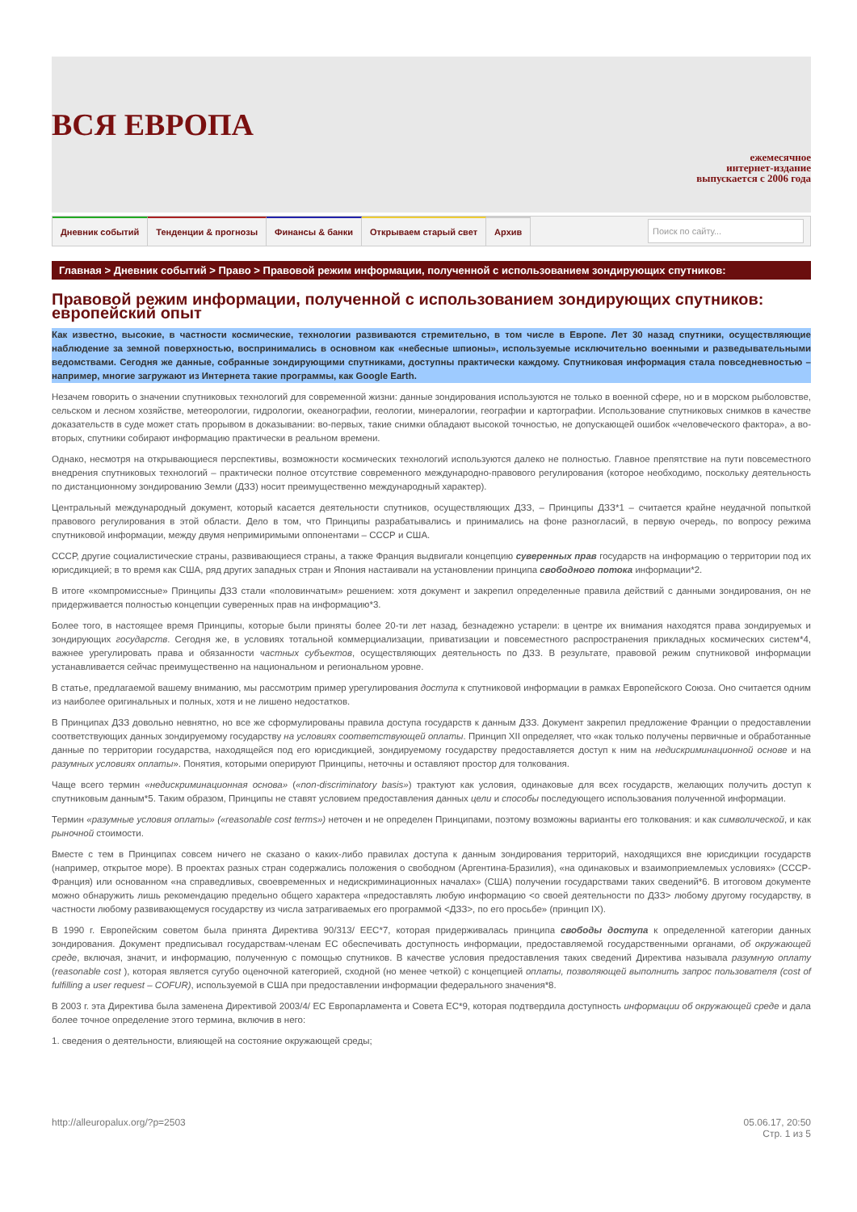ВСЯ ЕВРОПА
ежемесячное
интернет-издание
выпускается с 2006 года
Дневник событий Тенденции & прогнозы Финансы & банки Открываем старый свет Архив
Поиск по сайту...
Главная > Дневник событий > Право > Правовой режим информации, полученной с использованием зондирующих спутников:
Правовой режим информации, полученной с использованием зондирующих спутников: европейский опыт
Как известно, высокие, в частности космические, технологии развиваются стремительно, в том числе в Европе. Лет 30 назад спутники, осуществляющие наблюдение за земной поверхностью, воспринимались в основном как «небесные шпионы», используемые исключительно военными и разведывательными ведомствами. Сегодня же данные, собранные зондирующими спутниками, доступны практически каждому. Спутниковая информация стала повседневностью – например, многие загружают из Интернета такие программы, как Google Earth.
Незачем говорить о значении спутниковых технологий для современной жизни: данные зондирования используются не только в военной сфере, но и в морском рыболовстве, сельском и лесном хозяйстве, метеорологии, гидрологии, океанографии, геологии, минералогии, географии и картографии. Использование спутниковых снимков в качестве доказательств в суде может стать прорывом в доказывании: во-первых, такие снимки обладают высокой точностью, не допускающей ошибок «человеческого фактора», а во-вторых, спутники собирают информацию практически в реальном времени.
Однако, несмотря на открывающиеся перспективы, возможности космических технологий используются далеко не полностью. Главное препятствие на пути повсеместного внедрения спутниковых технологий – практически полное отсутствие современного международно-правового регулирования (которое необходимо, поскольку деятельность по дистанционному зондированию Земли (ДЗЗ) носит преимущественно международный характер).
Центральный международный документ, который касается деятельности спутников, осуществляющих ДЗЗ, – Принципы ДЗЗ*1 – считается крайне неудачной попыткой правового регулирования в этой области. Дело в том, что Принципы разрабатывались и принимались на фоне разногласий, в первую очередь, по вопросу режима спутниковой информации, между двумя непримиримыми оппонентами – СССР и США.
СССР, другие социалистические страны, развивающиеся страны, а также Франция выдвигали концепцию суверенных прав государств на информацию о территории под их юрисдикцией; в то время как США, ряд других западных стран и Япония настаивали на установлении принципа свободного потока информации*2.
В итоге «компромиссные» Принципы ДЗЗ стали «половинчатым» решением: хотя документ и закрепил определенные правила действий с данными зондирования, он не придерживается полностью концепции суверенных прав на информацию*3.
Более того, в настоящее время Принципы, которые были приняты более 20-ти лет назад, безнадежно устарели: в центре их внимания находятся права зондируемых и зондирующих государств. Сегодня же, в условиях тотальной коммерциализации, приватизации и повсеместного распространения прикладных космических систем*4, важнее урегулировать права и обязанности частных субъектов, осуществляющих деятельность по ДЗЗ. В результате, правовой режим спутниковой информации устанавливается сейчас преимущественно на национальном и региональном уровне.
В статье, предлагаемой вашему вниманию, мы рассмотрим пример урегулирования доступа к спутниковой информации в рамках Европейского Союза. Оно считается одним из наиболее оригинальных и полных, хотя и не лишено недостатков.
В Принципах ДЗЗ довольно невнятно, но все же сформулированы правила доступа государств к данным ДЗЗ. Документ закрепил предложение Франции о предоставлении соответствующих данных зондируемому государству на условиях соответствующей оплаты. Принцип XII определяет, что «как только получены первичные и обработанные данные по территории государства, находящейся под его юрисдикцией, зондируемому государству предоставляется доступ к ним на недискриминационной основе и на разумных условиях оплаты». Понятия, которыми оперируют Принципы, неточны и оставляют простор для толкования.
Чаще всего термин «недискриминационная основа» («non-discriminatory basis») трактуют как условия, одинаковые для всех государств, желающих получить доступ к спутниковым данным*5. Таким образом, Принципы не ставят условием предоставления данных цели и способы последующего использования полученной информации.
Термин «разумные условия оплаты» («reasonable cost terms») неточен и не определен Принципами, поэтому возможны варианты его толкования: и как символической, и как рыночной стоимости.
Вместе с тем в Принципах совсем ничего не сказано о каких-либо правилах доступа к данным зондирования территорий, находящихся вне юрисдикции государств (например, открытое море). В проектах разных стран содержались положения о свободном (Аргентина-Бразилия), «на одинаковых и взаимоприемлемых условиях» (СССР-Франция) или основанном «на справедливых, своевременных и недискриминационных началах» (США) получении государствами таких сведений*6. В итоговом документе можно обнаружить лишь рекомендацию предельно общего характера «предоставлять любую информацию <о своей деятельности по ДЗЗ> любому другому государству, в частности любому развивающемуся государству из числа затрагиваемых его программой <ДЗЗ>, по его просьбе» (принцип IX).
В 1990 г. Европейским советом была принята Директива 90/313/ EEC*7, которая придерживалась принципа свободы доступа к определенной категории данных зондирования. Документ предписывал государствам-членам ЕС обеспечивать доступность информации, предоставляемой государственными органами, об окружающей среде, включая, значит, и информацию, полученную с помощью спутников. В качестве условия предоставления таких сведений Директива называла разумную оплату (reasonable cost ), которая является сугубо оценочной категорией, сходной (но менее четкой) с концепцией оплаты, позволяющей выполнить запрос пользователя (cost of fulfilling a user request – COFUR), используемой в США при предоставлении информации федерального значения*8.
В 2003 г. эта Директива была заменена Директивой 2003/4/ ЕС Европарламента и Совета ЕС*9, которая подтвердила доступность информации об окружающей среде и дала более точное определение этого термина, включив в него:
1. сведения о деятельности, влияющей на состояние окружающей среды;
http://alleuropalux.org/?p=2503
05.06.17, 20:50
Стр. 1 из 5